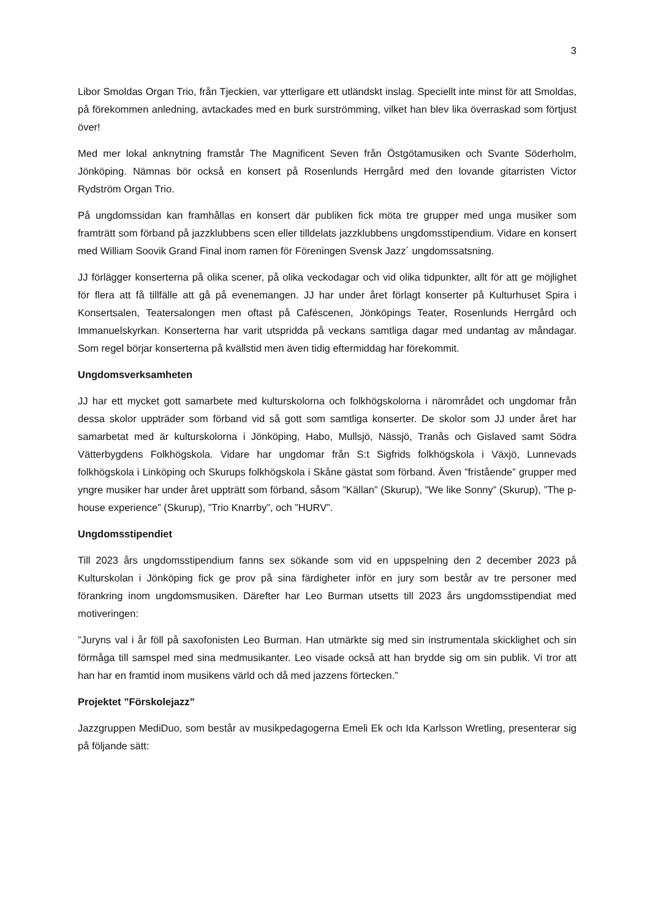3
Libor Smoldas Organ Trio, från Tjeckien, var ytterligare ett utländskt inslag. Speciellt inte minst för att Smoldas, på förekommen anledning, avtackades med en burk surströmming, vilket han blev lika överraskad som förtjust över!
Med mer lokal anknytning framstår The Magnificent Seven från Östgötamusiken och Svante Söderholm, Jönköping. Nämnas bör också en konsert på Rosenlunds Herrgård med den lovande gitarristen Victor Rydström Organ Trio.
På ungdomssidan kan framhållas en konsert där publiken fick möta tre grupper med unga musiker som framträtt som förband på jazzklubbens scen eller tilldelats jazzklubbens ungdomsstipendium. Vidare en konsert med William Soovik Grand Final inom ramen för Föreningen Svensk Jazz´ ungdomssatsning.
JJ förlägger konserterna på olika scener, på olika veckodagar och vid olika tidpunkter, allt för att ge möjlighet för flera att få tillfälle att gå på evenemangen. JJ har under året förlagt konserter på Kulturhuset Spira i Konsertsalen, Teatersalongen men oftast på Caféscenen, Jönköpings Teater, Rosenlunds Herrgård och Immanuelskyrkan. Konserterna har varit utspridda på veckans samtliga dagar med undantag av måndagar. Som regel börjar konserterna på kvällstid men även tidig eftermiddag har förekommit.
Ungdomsverksamheten
JJ har ett mycket gott samarbete med kulturskolorna och folkhögskolorna i närområdet och ungdomar från dessa skolor uppträder som förband vid så gott som samtliga konserter. De skolor som JJ under året har samarbetat med är kulturskolorna i Jönköping, Habo, Mullsjö, Nässjö, Tranås och Gislaved samt Södra Vätterbygdens Folkhögskola. Vidare har ungdomar från S:t Sigfrids folkhögskola i Växjö, Lunnevads folkhögskola i Linköping och Skurups folkhögskola i Skåne gästat som förband. Även ”fristående” grupper med yngre musiker har under året uppträtt som förband, såsom ”Källan” (Skurup), ”We like Sonny” (Skurup), ”The p-house experience” (Skurup), ”Trio Knarrby”, och ”HURV”.
Ungdomsstipendiet
Till 2023 års ungdomsstipendium fanns sex sökande som vid en uppspelning den 2 december 2023 på Kulturskolan i Jönköping fick ge prov på sina färdigheter inför en jury som består av tre personer med förankring inom ungdomsmusiken. Därefter har Leo Burman utsetts till 2023 års ungdomsstipendiat med motiveringen:
”Juryns val i år föll på saxofonisten Leo Burman. Han utmärkte sig med sin instrumentala skicklighet och sin förmåga till samspel med sina medmusikanter. Leo visade också att han brydde sig om sin publik. Vi tror att han har en framtid inom musikens värld och då med jazzens förtecken.”
Projektet ”Förskolejazz”
Jazzgruppen MediDuo, som består av musikpedagogerna Emeli Ek och Ida Karlsson Wretling, presenterar sig på följande sätt: